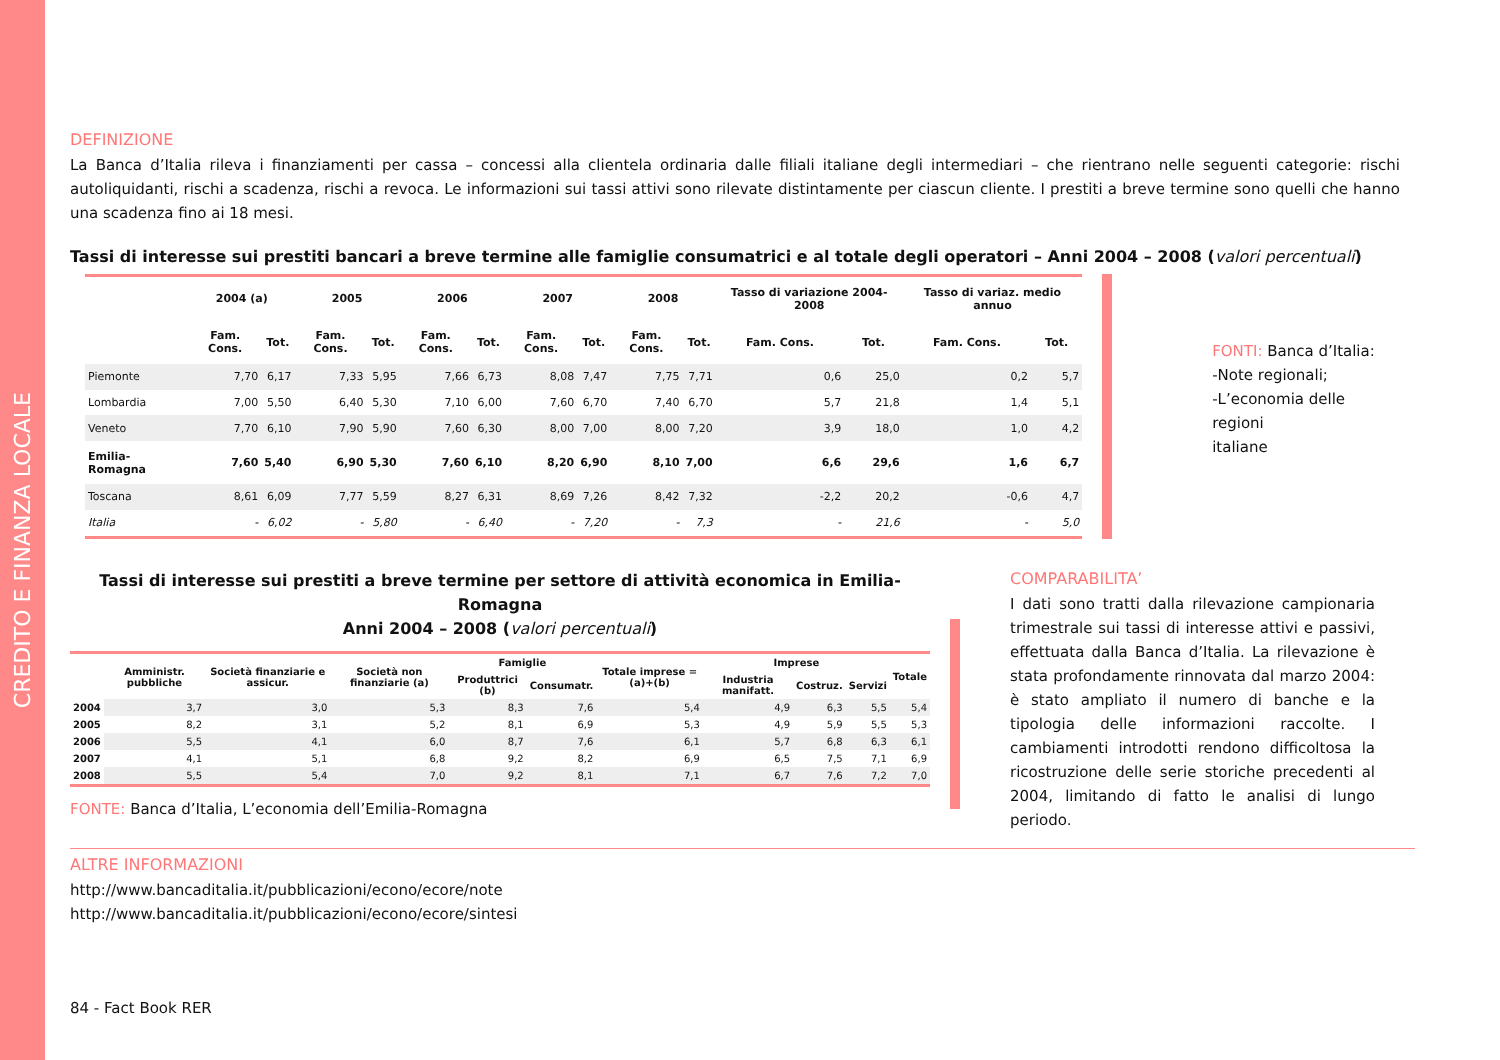CREDITO E FINANZA LOCALE
DEFINIZIONE
La Banca d’Italia rileva i finanziamenti per cassa – concessi alla clientela ordinaria dalle filiali italiane degli intermediari – che rientrano nelle seguenti categorie: rischi autoliquidanti, rischi a scadenza, rischi a revoca. Le informazioni sui tassi attivi sono rilevate distintamente per ciascun cliente. I prestiti a breve termine sono quelli che hanno una scadenza fino ai 18 mesi.
Tassi di interesse sui prestiti bancari a breve termine alle famiglie consumatrici e al totale degli operatori – Anni 2004 – 2008 (valori percentuali)
| | 2004 (a) | | 2005 | | 2006 | | 2007 | | 2008 | | Tasso di variazione 2004-2008 | | Tasso di variaz. medio annuo | |
| --- | --- | --- | --- | --- | --- | --- | --- | --- | --- | --- | --- | --- | --- | --- |
| | Fam. Cons. | Tot. | Fam. Cons. | Tot. | Fam. Cons. | Tot. | Fam. Cons. | Tot. | Fam. Cons. | Tot. | Fam. Cons. | Tot. | Fam. Cons. | Tot. |
| Piemonte | 7,70 | 6,17 | 7,33 | 5,95 | 7,66 | 6,73 | 8,08 | 7,47 | 7,75 | 7,71 | 0,6 | 25,0 | 0,2 | 5,7 |
| Lombardia | 7,00 | 5,50 | 6,40 | 5,30 | 7,10 | 6,00 | 7,60 | 6,70 | 7,40 | 6,70 | 5,7 | 21,8 | 1,4 | 5,1 |
| Veneto | 7,70 | 6,10 | 7,90 | 5,90 | 7,60 | 6,30 | 8,00 | 7,00 | 8,00 | 7,20 | 3,9 | 18,0 | 1,0 | 4,2 |
| Emilia-Romagna | 7,60 | 5,40 | 6,90 | 5,30 | 7,60 | 6,10 | 8,20 | 6,90 | 8,10 | 7,00 | 6,6 | 29,6 | 1,6 | 6,7 |
| Toscana | 8,61 | 6,09 | 7,77 | 5,59 | 8,27 | 6,31 | 8,69 | 7,26 | 8,42 | 7,32 | -2,2 | 20,2 | -0,6 | 4,7 |
| Italia | - | 6,02 | - | 5,80 | - | 6,40 | - | 7,20 | - | 7,3 | - | 21,6 | - | 5,0 |
FONTI: Banca d’Italia:
-Note regionali;
-L’economia delle regioni
italiane
Tassi di interesse sui prestiti a breve termine per settore di attività economica in Emilia-Romagna
Anni 2004 – 2008 (valori percentuali)
| | Amministr. pubbliche | Società finanziarie e assicur. | Società non finanziarie (a) | Famiglie | | Totale imprese = (a)+(b) | Imprese | | | Totale |
| --- | --- | --- | --- | --- | --- | --- | --- | --- | --- | --- |
| | | | | Produttrici (b) | Consumatr. | | Industria manifatt. | Costruz. | Servizi | |
| 2004 | 3,7 | 3,0 | 5,3 | 8,3 | 7,6 | 5,4 | 4,9 | 6,3 | 5,5 | 5,4 |
| 2005 | 8,2 | 3,1 | 5,2 | 8,1 | 6,9 | 5,3 | 4,9 | 5,9 | 5,5 | 5,3 |
| 2006 | 5,5 | 4,1 | 6,0 | 8,7 | 7,6 | 6,1 | 5,7 | 6,8 | 6,3 | 6,1 |
| 2007 | 4,1 | 5,1 | 6,8 | 9,2 | 8,2 | 6,9 | 6,5 | 7,5 | 7,1 | 6,9 |
| 2008 | 5,5 | 5,4 | 7,0 | 9,2 | 8,1 | 7,1 | 6,7 | 7,6 | 7,2 | 7,0 |
FONTE: Banca d’Italia, L’economia dell’Emilia-Romagna
COMPARABILITA’
I dati sono tratti dalla rilevazione campionaria trimestrale sui tassi di interesse attivi e passivi, effettuata dalla Banca d’Italia. La rilevazione è stata profondamente rinnovata dal marzo 2004: è stato ampliato il numero di banche e la tipologia delle informazioni raccolte. I cambiamenti introdotti rendono difficoltosa la ricostruzione delle serie storiche precedenti al 2004, limitando di fatto le analisi di lungo periodo.
ALTRE INFORMAZIONI
http://www.bancaditalia.it/pubblicazioni/econo/ecore/note
http://www.bancaditalia.it/pubblicazioni/econo/ecore/sintesi
84 - Fact Book RER